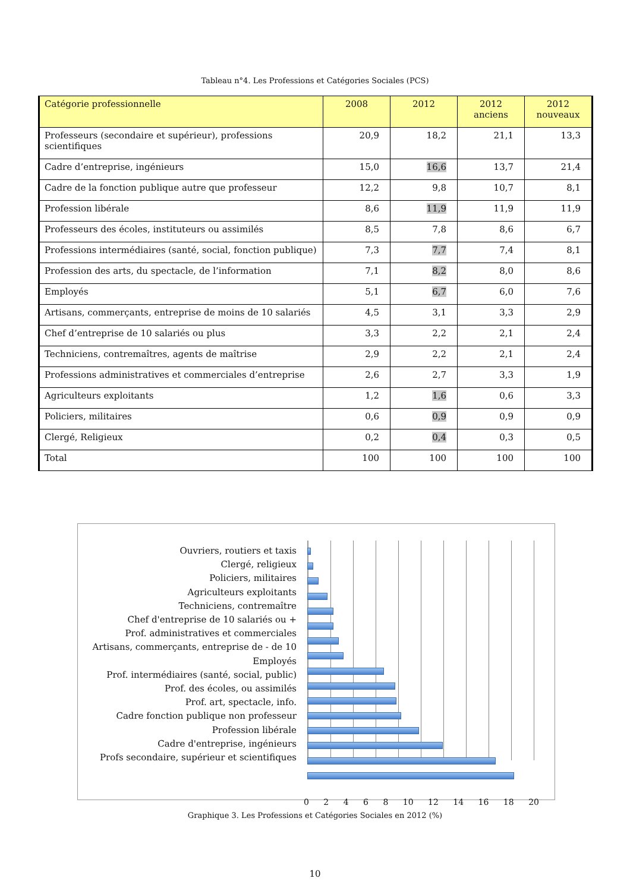Tableau n°4. Les Professions et Catégories Sociales (PCS)
| Catégorie professionnelle | 2008 | 2012 | 2012 anciens | 2012 nouveaux |
| --- | --- | --- | --- | --- |
| Professeurs (secondaire et supérieur), professions scientifiques | 20,9 | 18,2 | 21,1 | 13,3 |
| Cadre d’entreprise, ingénieurs | 15,0 | 16,6 | 13,7 | 21,4 |
| Cadre de la fonction publique autre que professeur | 12,2 | 9,8 | 10,7 | 8,1 |
| Profession libérale | 8,6 | 11,9 | 11,9 | 11,9 |
| Professeurs des écoles, instituteurs ou assimilés | 8,5 | 7,8 | 8,6 | 6,7 |
| Professions intermédiaires (santé, social, fonction publique) | 7,3 | 7,7 | 7,4 | 8,1 |
| Profession des arts, du spectacle, de l’information | 7,1 | 8,2 | 8,0 | 8,6 |
| Employés | 5,1 | 6,7 | 6,0 | 7,6 |
| Artisans, commerçants, entreprise de moins de 10 salariés | 4,5 | 3,1 | 3,3 | 2,9 |
| Chef d’entreprise de 10 salariés ou plus | 3,3 | 2,2 | 2,1 | 2,4 |
| Techniciens, contremaîtres, agents de maîtrise | 2,9 | 2,2 | 2,1 | 2,4 |
| Professions administratives et commerciales d’entreprise | 2,6 | 2,7 | 3,3 | 1,9 |
| Agriculteurs exploitants | 1,2 | 1,6 | 0,6 | 3,3 |
| Policiers, militaires | 0,6 | 0,9 | 0,9 | 0,9 |
| Clergé, Religieux | 0,2 | 0,4 | 0,3 | 0,5 |
| Total | 100 | 100 | 100 | 100 |
Ouvriers, routiers et taxis
Clergé, religieux
Policiers, militaires
Agriculteurs exploitants
Techniciens, contremaître
Chef d'entreprise de 10 salariés ou +
Prof. administratives et commerciales
Artisans, commerçants, entreprise de - de 10
Employés
Prof. intermédiaires (santé, social, public)
Prof. des écoles, ou assimilés
Prof. art, spectacle, info.
Cadre fonction publique non professeur
Profession libérale
Cadre d'entreprise, ingénieurs
Profs secondaire, supérieur et scientifiques
0 2 4 6 8 10 12 14 16 18 20
Graphique 3. Les Professions et Catégories Sociales en 2012 (%)
10